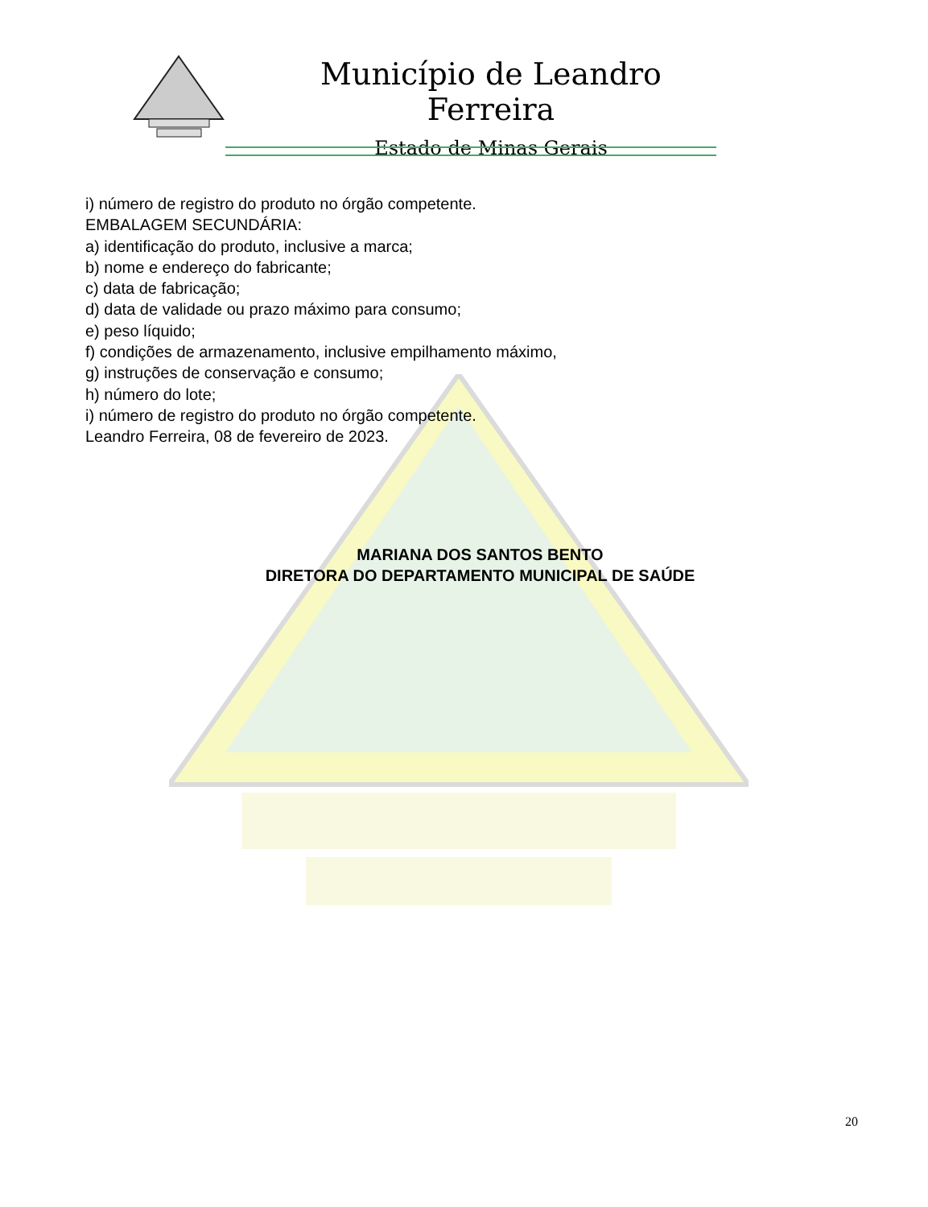Município de Leandro Ferreira
Estado de Minas Gerais
i) número de registro do produto no órgão competente.
EMBALAGEM SECUNDÁRIA:
a) identificação do produto, inclusive a marca;
b) nome e endereço do fabricante;
c) data de fabricação;
d) data de validade ou prazo máximo para consumo;
e) peso líquido;
f) condições de armazenamento, inclusive empilhamento máximo,
g) instruções de conservação e consumo;
h) número do lote;
i) número de registro do produto no órgão competente.
Leandro Ferreira, 08 de fevereiro de 2023.
MARIANA DOS SANTOS BENTO
DIRETORA DO DEPARTAMENTO MUNICIPAL DE SAÚDE
20